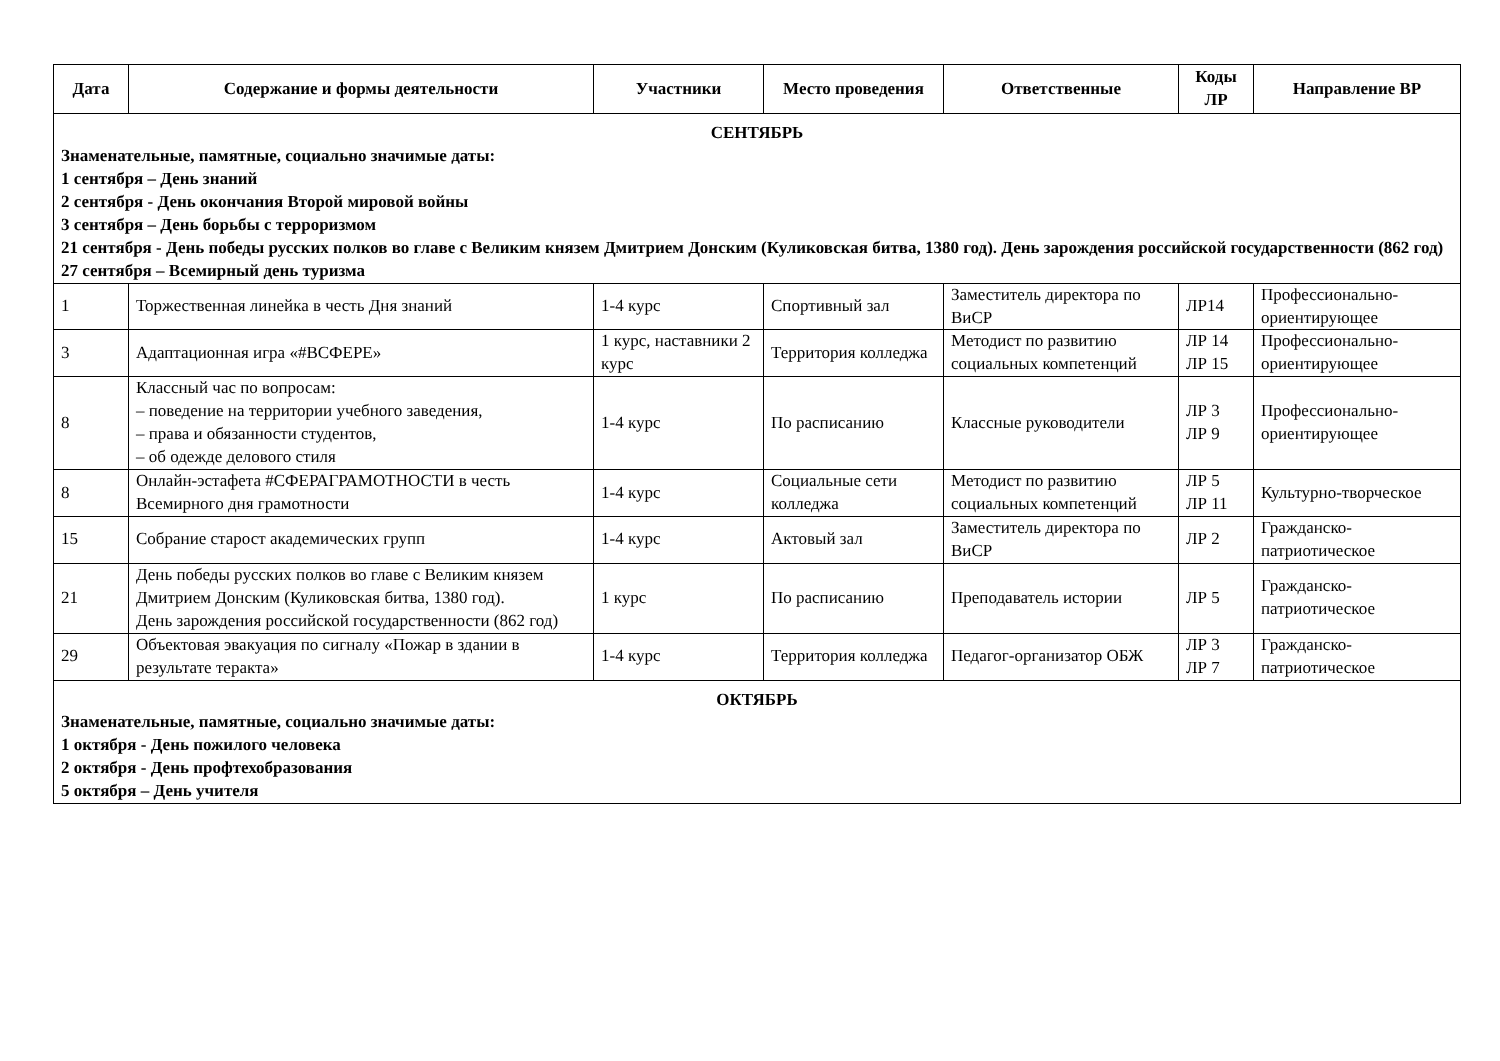| Дата | Содержание и формы деятельности | Участники | Место проведения | Ответственные | Коды ЛР | Направление ВР |
| --- | --- | --- | --- | --- | --- | --- |
| СЕНТЯБРЬ Знаменательные, памятные, социально значимые даты: 1 сентября – День знаний 2 сентября - День окончания Второй мировой войны 3 сентября – День борьбы с терроризмом 21 сентября - День победы русских полков во главе с Великим князем Дмитрием Донским (Куликовская битва, 1380 год). День зарождения российской государственности (862 год) 27 сентября – Всемирный день туризма | | | | | | |
| 1 | Торжественная линейка в честь Дня знаний | 1-4 курс | Спортивный зал | Заместитель директора по ВиСР | ЛР14 | Профессионально-ориентирующее |
| 3 | Адаптационная игра «#ВСФЕРЕ» | 1 курс, наставники 2 курс | Территория колледжа | Методист по развитию социальных компетенций | ЛР 14 ЛР 15 | Профессионально-ориентирующее |
| 8 | Классный час по вопросам: – поведение на территории учебного заведения, – права и обязанности студентов, – об одежде делового стиля | 1-4 курс | По расписанию | Классные руководители | ЛР 3 ЛР 9 | Профессионально-ориентирующее |
| 8 | Онлайн-эстафета #СФЕРАГРАМОТНОСТИ в честь Всемирного дня грамотности | 1-4 курс | Социальные сети колледжа | Методист по развитию социальных компетенций | ЛР 5 ЛР 11 | Культурно-творческое |
| 15 | Собрание старост академических групп | 1-4 курс | Актовый зал | Заместитель директора по ВиСР | ЛР 2 | Гражданско-патриотическое |
| 21 | День победы русских полков во главе с Великим князем Дмитрием Донским (Куликовская битва, 1380 год). День зарождения российской государственности (862 год) | 1 курс | По расписанию | Преподаватель истории | ЛР 5 | Гражданско-патриотическое |
| 29 | Объектовая эвакуация по сигналу «Пожар в здании в результате теракта» | 1-4 курс | Территория колледжа | Педагог-организатор ОБЖ | ЛР 3 ЛР 7 | Гражданско-патриотическое |
| ОКТЯБРЬ Знаменательные, памятные, социально значимые даты: 1 октября - День пожилого человека 2 октября - День профтехобразования 5 октября – День учителя | | | | | | |